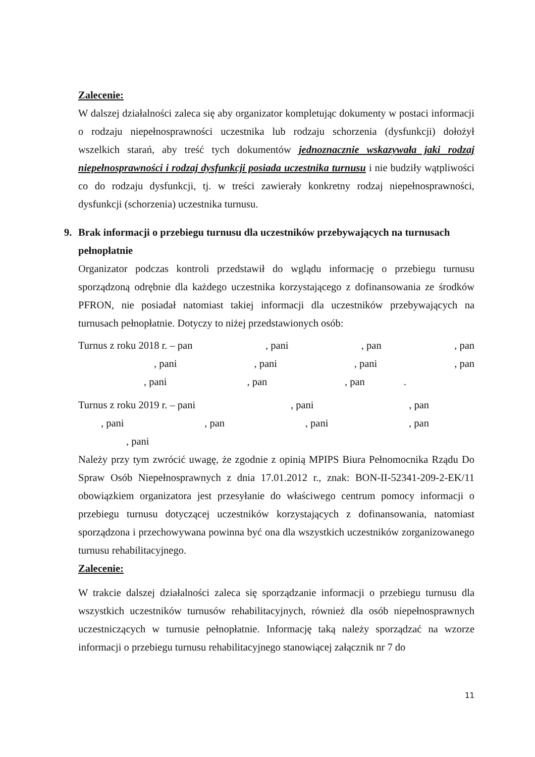Zalecenie:
W dalszej działalności zaleca się aby organizator kompletując dokumenty w postaci informacji o rodzaju niepełnosprawności uczestnika lub rodzaju schorzenia (dysfunkcji) dołożył wszelkich starań, aby treść tych dokumentów jednoznacznie wskazywała jaki rodzaj niepełnosprawności i rodzaj dysfunkcji posiada uczestnika turnusu i nie budziły wątpliwości co do rodzaju dysfunkcji, tj. w treści zawierały konkretny rodzaj niepełnosprawności, dysfunkcji (schorzenia) uczestnika turnusu.
9. Brak informacji o przebiegu turnusu dla uczestników przebywających na turnusach pełnopłatnie
Organizator podczas kontroli przedstawił do wglądu informację o przebiegu turnusu sporządzoną odrębnie dla każdego uczestnika korzystającego z dofinansowania ze środków PFRON, nie posiadał natomiast takiej informacji dla uczestników przebywających na turnusach pełnopłatnie. Dotyczy to niżej przedstawionych osób:
Turnus z roku 2018 r. – pan, pani, pan, pan
, pani, pani, pani, pan
, pani , pan , pan .
Turnus z roku 2019 r. – pani, pani, pan
, pani, pan, pani, pan
, pani
Należy przy tym zwrócić uwagę, że zgodnie z opinią MPIPS Biura Pełnomocnika Rządu Do Spraw Osób Niepełnosprawnych z dnia 17.01.2012 r., znak: BON-II-52341-209-2-EK/11 obowiązkiem organizatora jest przesyłanie do właściwego centrum pomocy informacji o przebiegu turnusu dotyczącej uczestników korzystających z dofinansowania, natomiast sporządzona i przechowywana powinna być ona dla wszystkich uczestników zorganizowanego turnusu rehabilitacyjnego.
Zalecenie:
W trakcie dalszej działalności zaleca się sporządzanie informacji o przebiegu turnusu dla wszystkich uczestników turnusów rehabilitacyjnych, również dla osób niepełnosprawnych uczestniczących w turnusie pełnopłatnie. Informację taką należy sporządzać na wzorze informacji o przebiegu turnusu rehabilitacyjnego stanowiącej załącznik nr 7 do
11